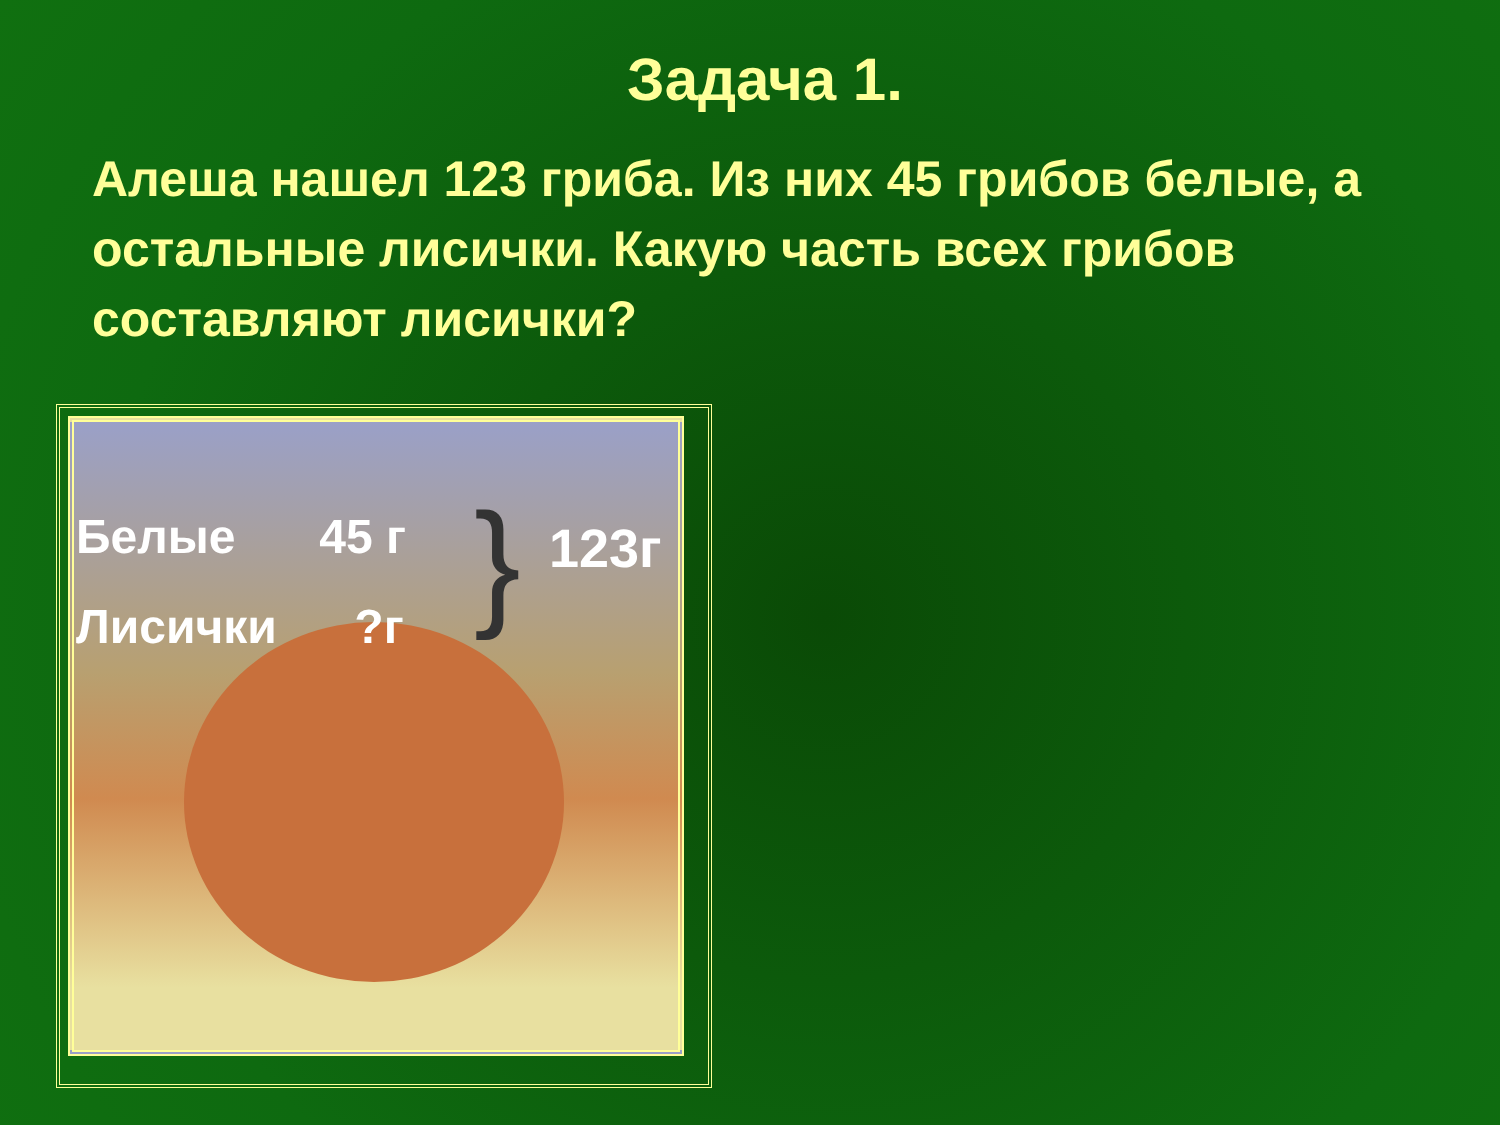Задача 1.
Алеша нашел 123 гриба. Из них 45 грибов белые, а остальные лисички. Какую часть всех грибов составляют лисички?
Белые 45 г
Лисички ?г
} 123г